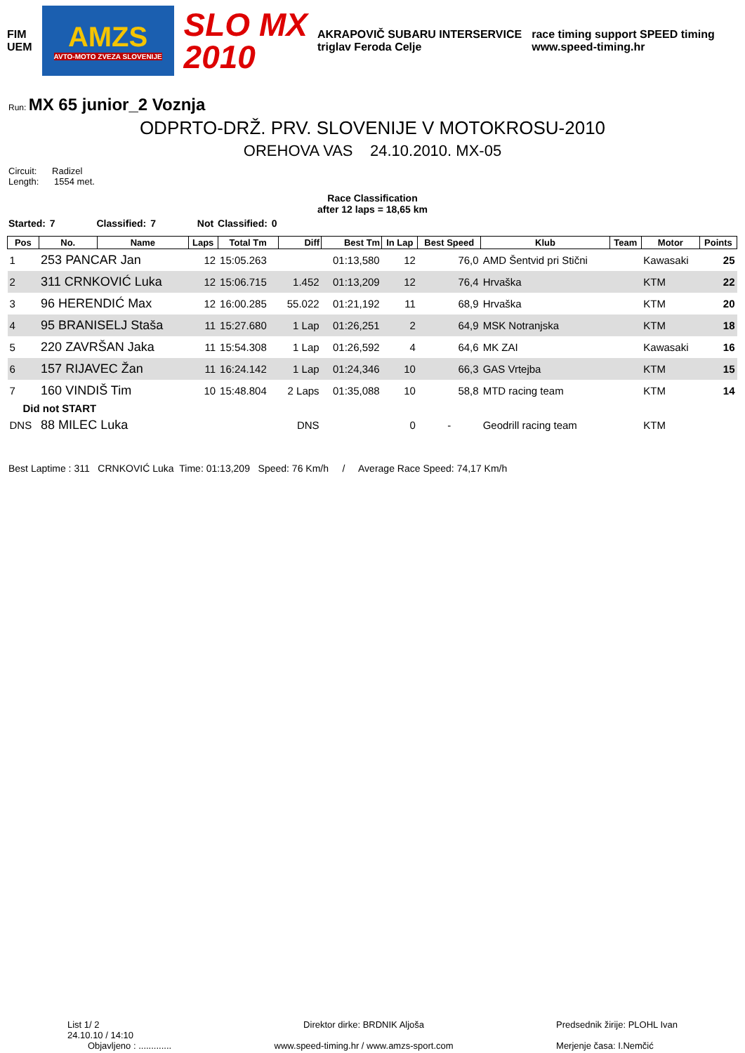FIM
UEM
AMZS
AVTO-MOTO ZVEZA SLOVENIJE
SLO MX
2010
AKRAPOVIČ SUBARU INTERSERVICE
triglav Feroda Celje
race timing support SPEED timing
www.speed-timing.hr
Run: MX 65 junior_2 Voznja
ODPRTO-DRŽ. PRV. SLOVENIJE V MOTOKROSU-2010
OREHOVA VAS 24.10.2010. MX-05
Circuit: Radizel
Length: 1554 met.
Race Classification
after 12 laps = 18,65 km
Started: 7 Classified: 7 Not Classified: 0
| Pos | No. | Name | Laps | Total Tm | Diff | Best Tm | In Lap | Best Speed | Klub | Team | Motor | Points |
| --- | --- | --- | --- | --- | --- | --- | --- | --- | --- | --- | --- | --- |
| 1 | 253 PANCAR Jan | | 12 | 15:05.263 | | 01:13,580 | 12 | 76,0 | AMD Šentvid pri Stični | | Kawasaki | 25 |
| 2 | 311 CRNKOVIĆ Luka | | 12 | 15:06.715 | 1.452 | 01:13,209 | 12 | 76,4 | Hrvaška | | KTM | 22 |
| 3 | 96 HERENDIĆ Max | | 12 | 16:00.285 | 55.022 | 01:21,192 | 11 | 68,9 | Hrvaška | | KTM | 20 |
| 4 | 95 BRANISELJ Staša | | 11 | 15:27.680 | 1 Lap | 01:26,251 | 2 | 64,9 | MSK Notranjska | | KTM | 18 |
| 5 | 220 ZAVRŠAN Jaka | | 11 | 15:54.308 | 1 Lap | 01:26,592 | 4 | 64,6 | MK ZAI | | Kawasaki | 16 |
| 6 | 157 RIJAVEC Žan | | 11 | 16:24.142 | 1 Lap | 01:24,346 | 10 | 66,3 | GAS Vrtejba | | KTM | 15 |
| 7 | 160 VINDIŠ Tim | | 10 | 15:48.804 | 2 Laps | 01:35,088 | 10 | 58,8 | MTD racing team | | KTM | 14 |
| Did not START | | | | | | | | | | | | |
| DNS | 88 MILEC Luka | | | | DNS | | 0 | - | Geodrill racing team | | KTM | |
Best Laptime : 311 CRNKOVIĆ Luka Time: 01:13,209 Speed: 76 Km/h / Average Race Speed: 74,17 Km/h
List 1/ 2
24.10.10 / 14:10
Objavljeno : .............
Direktor dirke: BRDNIK Aljoša
www.speed-timing.hr / www.amzs-sport.com
Predsednik žirije: PLOHL Ivan
Merjenje časa: I.Nemčić